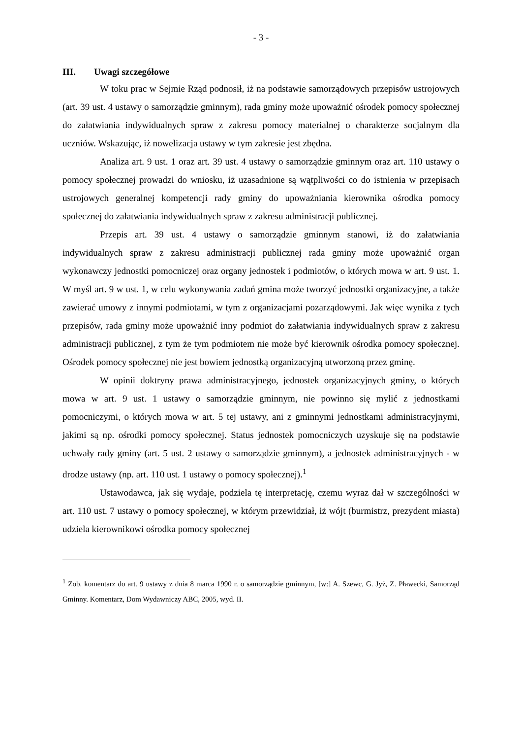- 3 -
III. Uwagi szczegółowe
W toku prac w Sejmie Rząd podnosił, iż na podstawie samorządowych przepisów ustrojowych (art. 39 ust. 4 ustawy o samorządzie gminnym), rada gminy może upoważnić ośrodek pomocy społecznej do załatwiania indywidualnych spraw z zakresu pomocy materialnej o charakterze socjalnym dla uczniów. Wskazując, iż nowelizacja ustawy w tym zakresie jest zbędna.
Analiza art. 9 ust. 1 oraz art. 39 ust. 4 ustawy o samorządzie gminnym oraz art. 110 ustawy o pomocy społecznej prowadzi do wniosku, iż uzasadnione są wątpliwości co do istnienia w przepisach ustrojowych generalnej kompetencji rady gminy do upoważniania kierownika ośrodka pomocy społecznej do załatwiania indywidualnych spraw z zakresu administracji publicznej.
Przepis art. 39 ust. 4 ustawy o samorządzie gminnym stanowi, iż do załatwiania indywidualnych spraw z zakresu administracji publicznej rada gminy może upoważnić organ wykonawczy jednostki pomocniczej oraz organy jednostek i podmiotów, o których mowa w art. 9 ust. 1. W myśl art. 9 w ust. 1, w celu wykonywania zadań gmina może tworzyć jednostki organizacyjne, a także zawierać umowy z innymi podmiotami, w tym z organizacjami pozarządowymi. Jak więc wynika z tych przepisów, rada gminy może upoważnić inny podmiot do załatwiania indywidualnych spraw z zakresu administracji publicznej, z tym że tym podmiotem nie może być kierownik ośrodka pomocy społecznej. Ośrodek pomocy społecznej nie jest bowiem jednostką organizacyjną utworzoną przez gminę.
W opinii doktryny prawa administracyjnego, jednostek organizacyjnych gminy, o których mowa w art. 9 ust. 1 ustawy o samorządzie gminnym, nie powinno się mylić z jednostkami pomocniczymi, o których mowa w art. 5 tej ustawy, ani z gminnymi jednostkami administracyjnymi, jakimi są np. ośrodki pomocy społecznej. Status jednostek pomocniczych uzyskuje się na podstawie uchwały rady gminy (art. 5 ust. 2 ustawy o samorządzie gminnym), a jednostek administracyjnych - w drodze ustawy (np. art. 110 ust. 1 ustawy o pomocy społecznej).<sup>1</sup>
Ustawodawca, jak się wydaje, podziela tę interpretację, czemu wyraz dał w szczególności w art. 110 ust. 7 ustawy o pomocy społecznej, w którym przewidział, iż wójt (burmistrz, prezydent miasta) udziela kierownikowi ośrodka pomocy społecznej
<sup>1</sup> Zob. komentarz do art. 9 ustawy z dnia 8 marca 1990 r. o samorządzie gminnym, [w:] A. Szewc, G. Jyż, Z. Pławecki, Samorząd Gminny. Komentarz, Dom Wydawniczy ABC, 2005, wyd. II.